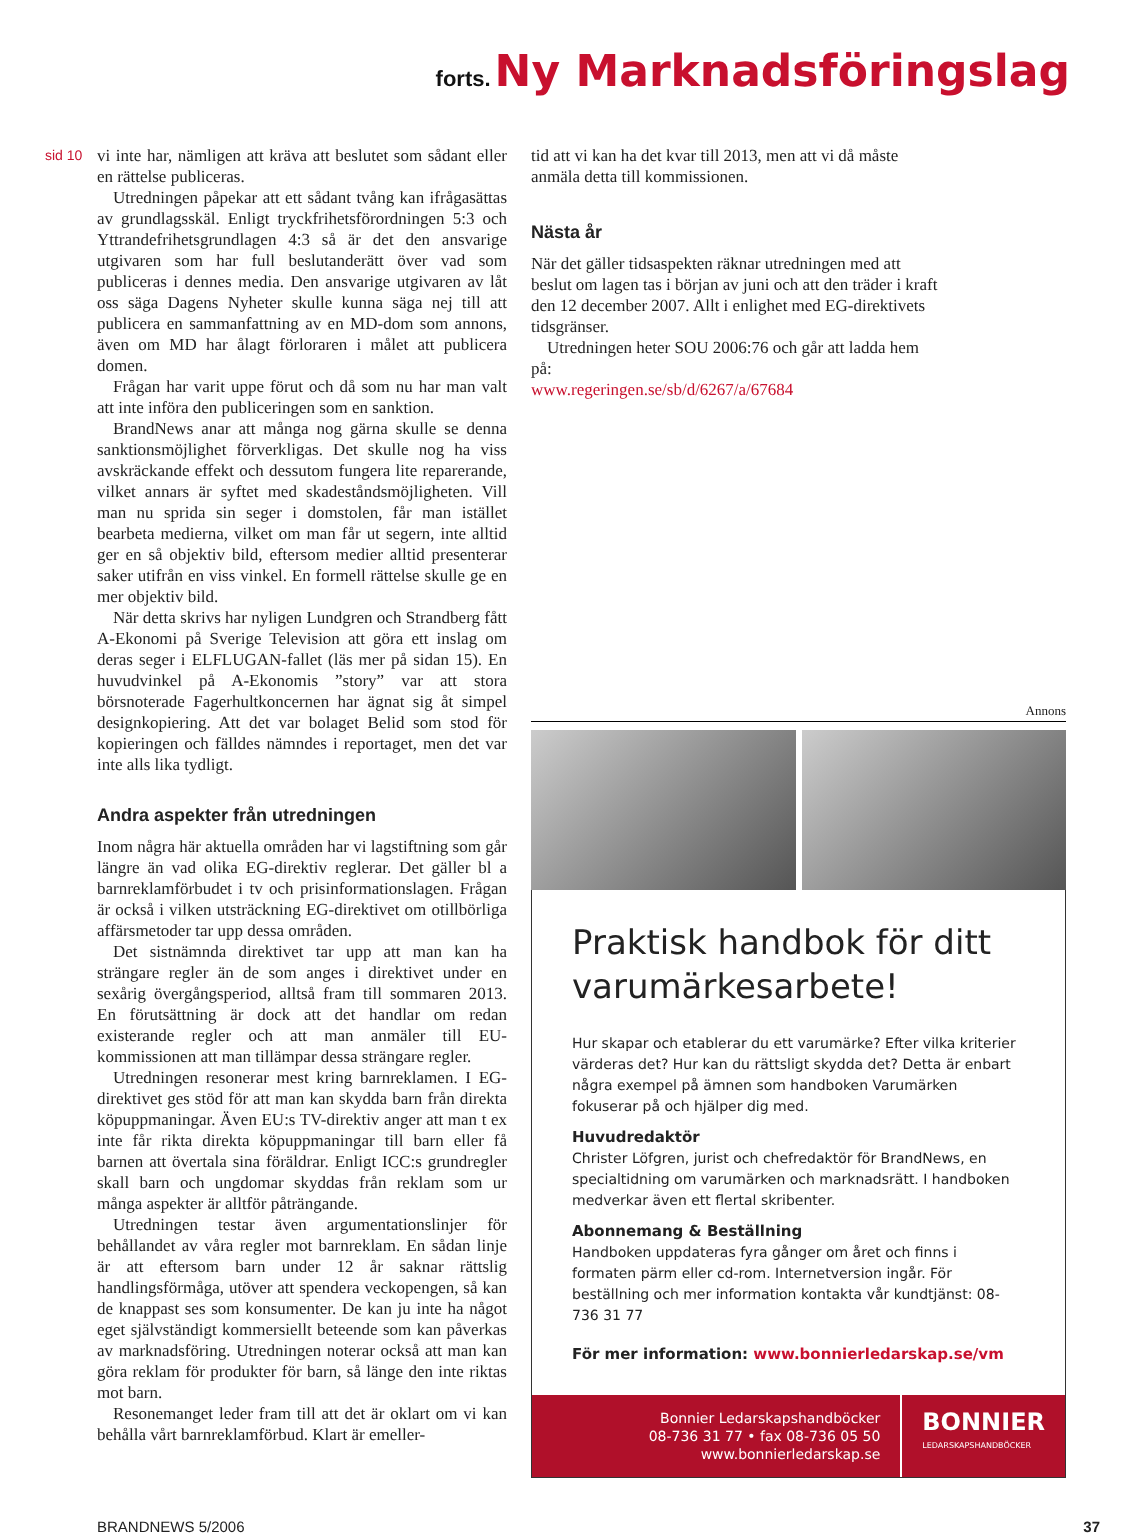forts. Ny Marknadsföringslag
sid 10
vi inte har, nämligen att kräva att beslutet som sådant eller en rättelse publiceras.
Utredningen påpekar att ett sådant tvång kan ifrågasättas av grundlagsskäl. Enligt tryckfrihetsförordningen 5:3 och Yttrandefrihetsgrundlagen 4:3 så är det den ansvarige utgivaren som har full beslutanderätt över vad som publiceras i dennes media. Den ansvarige utgivaren av låt oss säga Dagens Nyheter skulle kunna säga nej till att publicera en sammanfattning av en MD-dom som annons, även om MD har ålagt förloraren i målet att publicera domen.
Frågan har varit uppe förut och då som nu har man valt att inte införa den publiceringen som en sanktion.
BrandNews anar att många nog gärna skulle se denna sanktionsmöjlighet förverkligas. Det skulle nog ha viss avskräckande effekt och dessutom fungera lite reparerande, vilket annars är syftet med skadeståndsmöjligheten. Vill man nu sprida sin seger i domstolen, får man istället bearbeta medierna, vilket om man får ut segern, inte alltid ger en så objektiv bild, eftersom medier alltid presenterar saker utifrån en viss vinkel. En formell rättelse skulle ge en mer objektiv bild.
När detta skrivs har nyligen Lundgren och Strandberg fått A-Ekonomi på Sverige Television att göra ett inslag om deras seger i ELFLUGAN-fallet (läs mer på sidan 15). En huvudvinkel på A-Ekonomis ”story” var att stora börsnoterade Fagerhultkoncernen har ägnat sig åt simpel designkopiering. Att det var bolaget Belid som stod för kopieringen och fälldes nämndes i reportaget, men det var inte alls lika tydligt.
Andra aspekter från utredningen
Inom några här aktuella områden har vi lagstiftning som går längre än vad olika EG-direktiv reglerar. Det gäller bl a barnreklamförbudet i tv och prisinformationslagen. Frågan är också i vilken utsträckning EG-direktivet om otillbörliga affärsmetoder tar upp dessa områden.
Det sistnämnda direktivet tar upp att man kan ha strängare regler än de som anges i direktivet under en sexårig övergångsperiod, alltså fram till sommaren 2013. En förutsättning är dock att det handlar om redan existerande regler och att man anmäler till EU-kommissionen att man tillämpar dessa strängare regler.
Utredningen resonerar mest kring barnreklamen. I EG-direktivet ges stöd för att man kan skydda barn från direkta köpuppmaningar. Även EU:s TV-direktiv anger att man t ex inte får rikta direkta köpuppmaningar till barn eller få barnen att övertala sina föräldrar. Enligt ICC:s grundregler skall barn och ungdomar skyddas från reklam som ur många aspekter är alltför påträngande.
Utredningen testar även argumentationslinjer för behållandet av våra regler mot barnreklam. En sådan linje är att eftersom barn under 12 år saknar rättslig handlingsförmåga, utöver att spendera veckopengen, så kan de knappast ses som konsumenter. De kan ju inte ha något eget självständigt kommersiellt beteende som kan påverkas av marknadsföring. Utredningen noterar också att man kan göra reklam för produkter för barn, så länge den inte riktas mot barn.
Resonemanget leder fram till att det är oklart om vi kan behålla vårt barnreklamförbud. Klart är emeller-
tid att vi kan ha det kvar till 2013, men att vi då måste anmäla detta till kommissionen.
Nästa år
När det gäller tidsaspekten räknar utredningen med att beslut om lagen tas i början av juni och att den träder i kraft den 12 december 2007. Allt i enlighet med EG-direktivets tidsgränser.
Utredningen heter SOU 2006:76 och går att ladda hem på:
www.regeringen.se/sb/d/6267/a/67684
Annons
Praktisk handbok för ditt varumärkesarbete!
Hur skapar och etablerar du ett varumärke? Efter vilka kriterier värderas det? Hur kan du rättsligt skydda det? Detta är enbart några exempel på ämnen som handboken Varumärken fokuserar på och hjälper dig med.
Huvudredaktör
Christer Löfgren, jurist och chefredaktör för BrandNews, en specialtidning om varumärken och marknadsrätt. I handboken medverkar även ett flertal skribenter.
Abonnemang & Beställning
Handboken uppdateras fyra gånger om året och finns i formaten pärm eller cd-rom. Internetversion ingår. För beställning och mer information kontakta vår kundtjänst: 08-736 31 77
För mer information: www.bonnierledarskap.se/vm
Bonnier Ledarskapshandböcker
08-736 31 77 • fax 08-736 05 50
www.bonnierledarskap.se
BONNIER
LEDARSKAPSHANDBÖCKER
BRANDNEWS 5/2006 37